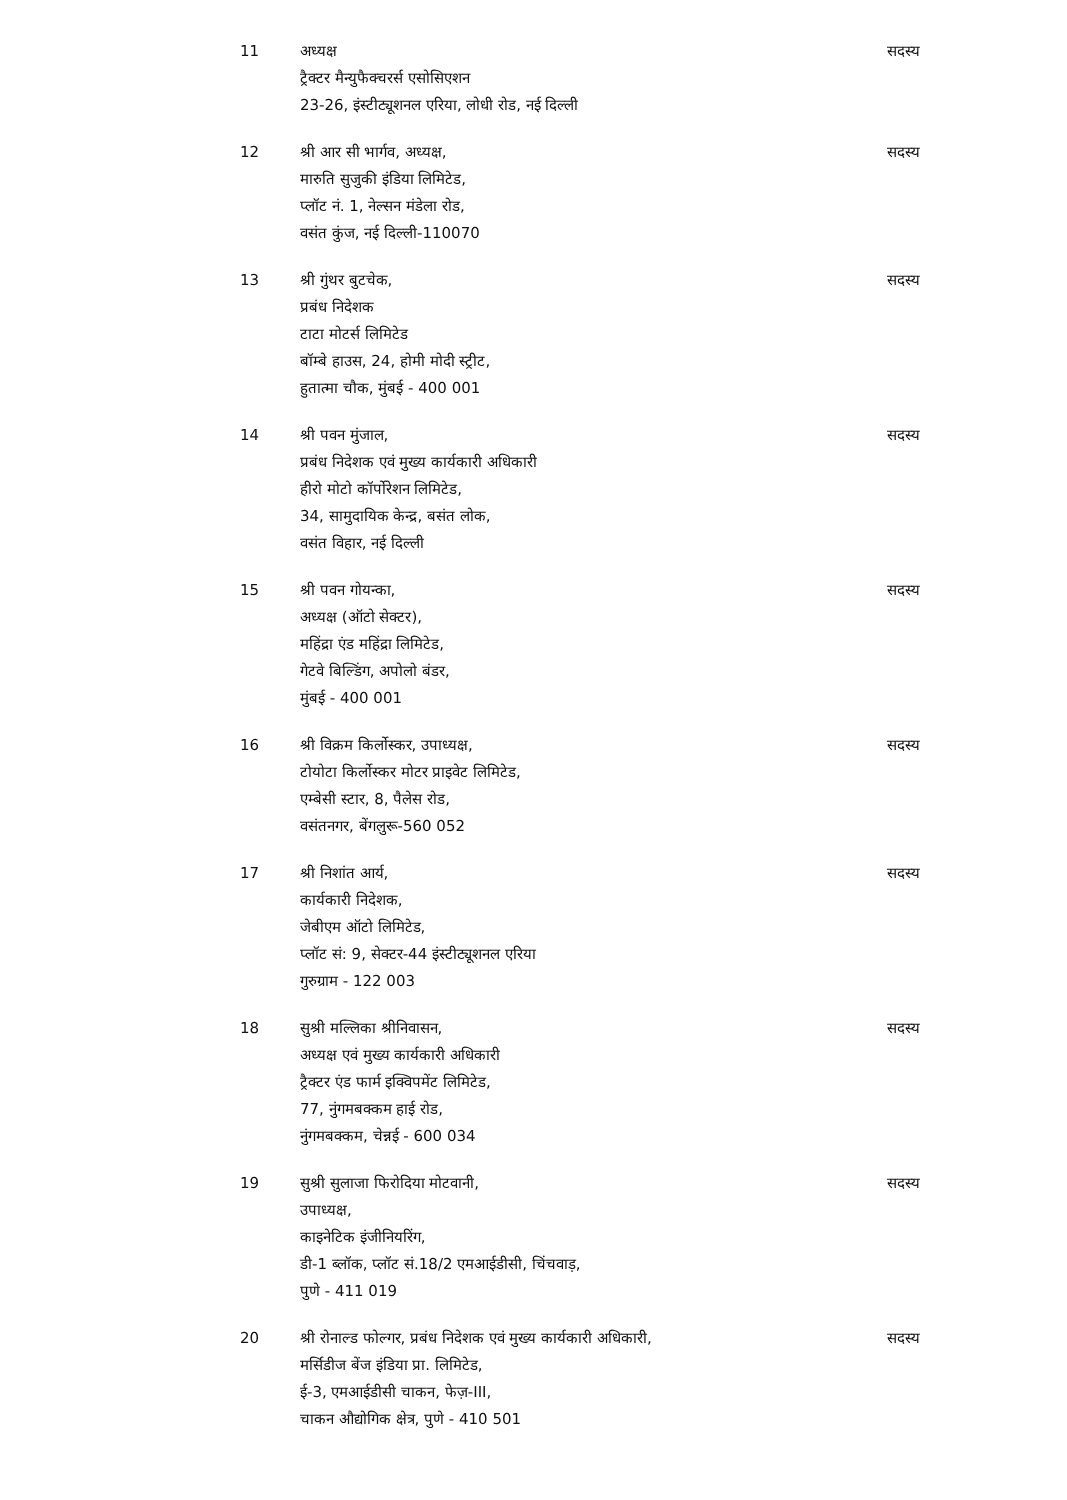| 11 | अध्यक्ष ट्रैक्टर मैन्युफैक्चरर्स एसोसिएशन 23-26, इंस्टीट्यूशनल एरिया, लोधी रोड, नई दिल्ली | सदस्य |
| 12 | श्री आर सी भार्गव, अध्यक्ष, मारुति सुजुकी इंडिया लिमिटेड, प्लॉट नं. 1, नेल्सन मंडेला रोड, वसंत कुंज, नई दिल्ली-110070 | सदस्य |
| 13 | श्री गुंथर बुटचेक, प्रबंध निदेशक टाटा मोटर्स लिमिटेड बॉम्बे हाउस, 24, होमी मोदी स्ट्रीट, हुतात्मा चौक, मुंबई - 400 001 | सदस्य |
| 14 | श्री पवन मुंजाल, प्रबंध निदेशक एवं मुख्य कार्यकारी अधिकारी हीरो मोटो कॉर्पोरेशन लिमिटेड, 34, सामुदायिक केन्द्र, बसंत लोक, वसंत विहार, नई दिल्ली | सदस्य |
| 15 | श्री पवन गोयन्का, अध्यक्ष (ऑटो सेक्टर), महिंद्रा एंड महिंद्रा लिमिटेड, गेटवे बिल्डिंग, अपोलो बंडर, मुंबई - 400 001 | सदस्य |
| 16 | श्री विक्रम किर्लोस्कर, उपाध्यक्ष, टोयोटा किर्लोस्कर मोटर प्राइवेट लिमिटेड, एम्बेसी स्टार, 8, पैलेस रोड, वसंतनगर, बेंगलुरू-560 052 | सदस्य |
| 17 | श्री निशांत आर्य, कार्यकारी निदेशक, जेबीएम ऑटो लिमिटेड, प्लॉट सं: 9, सेक्टर-44 इंस्टीट्यूशनल एरिया गुरुग्राम - 122 003 | सदस्य |
| 18 | सुश्री मल्लिका श्रीनिवासन, अध्यक्ष एवं मुख्य कार्यकारी अधिकारी ट्रैक्टर एंड फार्म इक्विपमेंट लिमिटेड, 77, नुंगमबक्कम हाई रोड, नुंगमबक्कम, चेन्नई - 600 034 | सदस्य |
| 19 | सुश्री सुलाजा फिरोदिया मोटवानी, उपाध्यक्ष, काइनेटिक इंजीनियरिंग, डी-1 ब्लॉक, प्लॉट सं.18/2 एमआईडीसी, चिंचवाड़, पुणे - 411 019 | सदस्य |
| 20 | श्री रोनाल्ड फोल्गर, प्रबंध निदेशक एवं मुख्य कार्यकारी अधिकारी, मर्सिडीज बेंज इंडिया प्रा. लिमिटेड, ई-3, एमआईडीसी चाकन, फेज़-III, चाकन औद्योगिक क्षेत्र, पुणे - 410 501 | सदस्य |